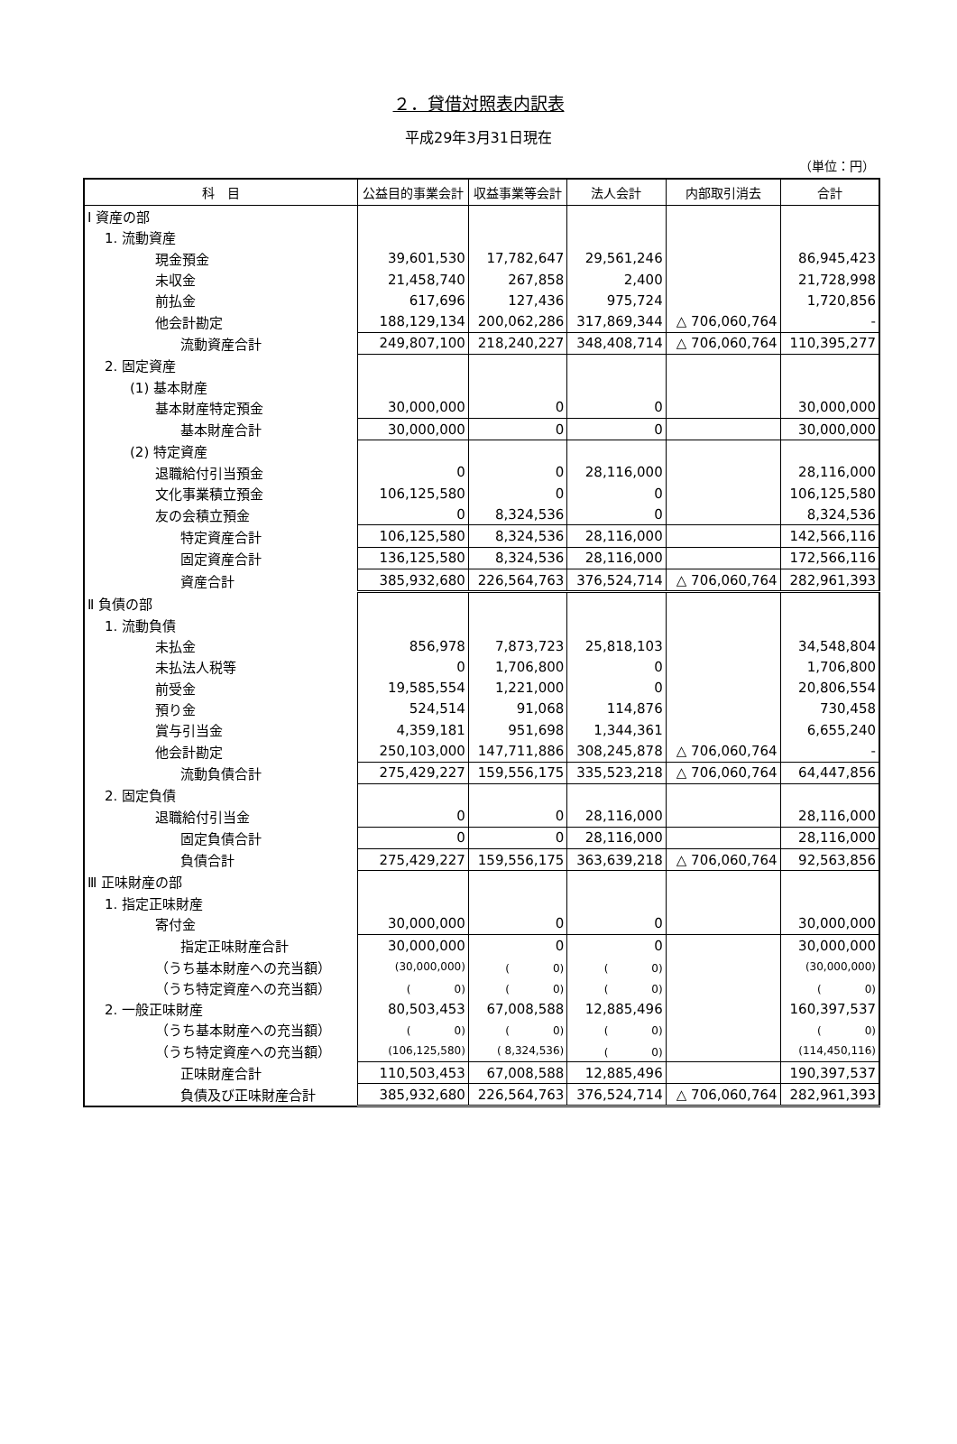２．貸借対照表内訳表
平成29年3月31日現在
（単位：円）
| 科 目 | 公益目的事業会計 | 収益事業等会計 | 法人会計 | 内部取引消去 | 合計 |
| --- | --- | --- | --- | --- | --- |
| Ⅰ 資産の部 | | | | | |
| 1. 流動資産 | | | | | |
| 現金預金 | 39,601,530 | 17,782,647 | 29,561,246 | | 86,945,423 |
| 未収金 | 21,458,740 | 267,858 | 2,400 | | 21,728,998 |
| 前払金 | 617,696 | 127,436 | 975,724 | | 1,720,856 |
| 他会計勘定 | 188,129,134 | 200,062,286 | 317,869,344 | △ 706,060,764 | - |
| 流動資産合計 | 249,807,100 | 218,240,227 | 348,408,714 | △ 706,060,764 | 110,395,277 |
| 2. 固定資産 | | | | | |
| (1) 基本財産 | | | | | |
| 基本財産特定預金 | 30,000,000 | 0 | 0 | | 30,000,000 |
| 基本財産合計 | 30,000,000 | 0 | 0 | | 30,000,000 |
| (2) 特定資産 | | | | | |
| 退職給付引当預金 | 0 | 0 | 28,116,000 | | 28,116,000 |
| 文化事業積立預金 | 106,125,580 | 0 | 0 | | 106,125,580 |
| 友の会積立預金 | 0 | 8,324,536 | 0 | | 8,324,536 |
| 特定資産合計 | 106,125,580 | 8,324,536 | 28,116,000 | | 142,566,116 |
| 固定資産合計 | 136,125,580 | 8,324,536 | 28,116,000 | | 172,566,116 |
| 資産合計 | 385,932,680 | 226,564,763 | 376,524,714 | △ 706,060,764 | 282,961,393 |
| Ⅱ 負債の部 | | | | | |
| 1. 流動負債 | | | | | |
| 未払金 | 856,978 | 7,873,723 | 25,818,103 | | 34,548,804 |
| 未払法人税等 | 0 | 1,706,800 | 0 | | 1,706,800 |
| 前受金 | 19,585,554 | 1,221,000 | 0 | | 20,806,554 |
| 預り金 | 524,514 | 91,068 | 114,876 | | 730,458 |
| 賞与引当金 | 4,359,181 | 951,698 | 1,344,361 | | 6,655,240 |
| 他会計勘定 | 250,103,000 | 147,711,886 | 308,245,878 | △ 706,060,764 | - |
| 流動負債合計 | 275,429,227 | 159,556,175 | 335,523,218 | △ 706,060,764 | 64,447,856 |
| 2. 固定負債 | | | | | |
| 退職給付引当金 | 0 | 0 | 28,116,000 | | 28,116,000 |
| 固定負債合計 | 0 | 0 | 28,116,000 | | 28,116,000 |
| 負債合計 | 275,429,227 | 159,556,175 | 363,639,218 | △ 706,060,764 | 92,563,856 |
| Ⅲ 正味財産の部 | | | | | |
| 1. 指定正味財産 | | | | | |
| 寄付金 | 30,000,000 | 0 | 0 | | 30,000,000 |
| 指定正味財産合計 | 30,000,000 | 0 | 0 | | 30,000,000 |
| （うち基本財産への充当額） | (30,000,000) | ( 0) | ( 0) | | (30,000,000) |
| （うち特定資産への充当額） | ( 0) | ( 0) | ( 0) | | ( 0) |
| 2. 一般正味財産 | 80,503,453 | 67,008,588 | 12,885,496 | | 160,397,537 |
| （うち基本財産への充当額） | ( 0) | ( 0) | ( 0) | | ( 0) |
| （うち特定資産への充当額） | (106,125,580) | ( 8,324,536) | ( 0) | | (114,450,116) |
| 正味財産合計 | 110,503,453 | 67,008,588 | 12,885,496 | | 190,397,537 |
| 負債及び正味財産合計 | 385,932,680 | 226,564,763 | 376,524,714 | △ 706,060,764 | 282,961,393 |